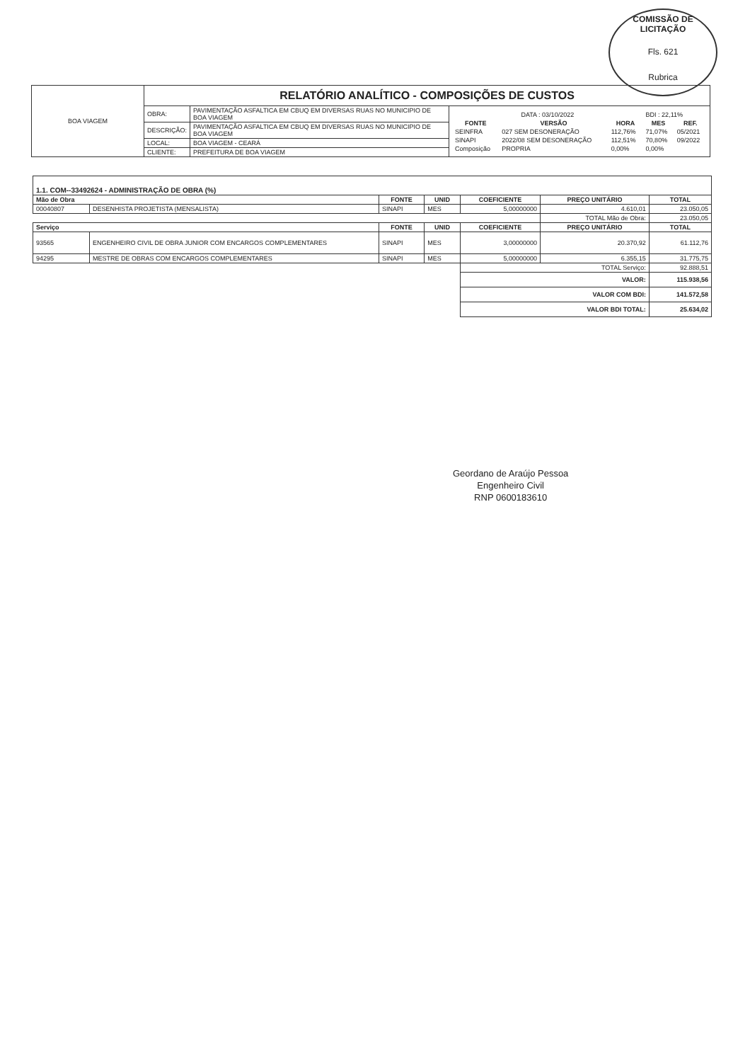COMISSÃO DE LICITAÇÃO
Fls. 621
Rubrica
| BOA VIAGEM | RELATÓRIO ANALÍTICO - COMPOSIÇÕES DE CUSTOS | | |
| | OBRA: | PAVIMENTAÇÃO ASFALTICA EM CBUQ EM DIVERSAS RUAS NO MUNICIPIO DE BOA VIAGEM | / DATA : 03/10/2022 / / / BDI : 22,11% / / / FONTE / VERSÃO / HORA / MES / REF. / / SEINFRA / 027 SEM DESONERAÇÃO / 112,76% / 71,07% / 05/2021 / / SINAPI / 2022/08 SEM DESONERAÇÃO / 112,51% / 70,80% / 09/2022 / / Composição / PROPRIA / 0,00% / 0,00% / / |
| | DESCRIÇÃO: | PAVIMENTAÇÃO ASFALTICA EM CBUQ EM DIVERSAS RUAS NO MUNICIPIO DE BOA VIAGEM | |
| | LOCAL: | BOA VIAGEM - CEARÁ | |
| | CLIENTE: | PREFEITURA DE BOA VIAGEM | |
| 1.1. COM--33492624 - ADMINISTRAÇÃO DE OBRA (%) | | | | | | |
| Mão de Obra | | FONTE | UNID | COEFICIENTE | PREÇO UNITÁRIO | TOTAL |
| 00040807 | DESENHISTA PROJETISTA (MENSALISTA) | SINAPI | MES | 5,00000000 | 4.610,01 | 23.050,05 |
| | | | | | TOTAL Mão de Obra: | 23.050,05 |
| Serviço | | FONTE | UNID | COEFICIENTE | PREÇO UNITÁRIO | TOTAL |
| 93565 | ENGENHEIRO CIVIL DE OBRA JUNIOR COM ENCARGOS COMPLEMENTARES | SINAPI | MES | 3,00000000 | 20.370,92 | 61.112,76 |
| 94295 | MESTRE DE OBRAS COM ENCARGOS COMPLEMENTARES | SINAPI | MES | 5,00000000 | 6.355,15 | 31.775,75 |
| | | | | TOTAL Serviço: | | 92.888,51 |
| | | | | VALOR: | | 115.938,56 |
| | | | | VALOR COM BDI: | | 141.572,58 |
| | | | | VALOR BDI TOTAL: | | 25.634,02 |
Geordano de Araújo Pessoa
Engenheiro Civil
RNP 0600183610